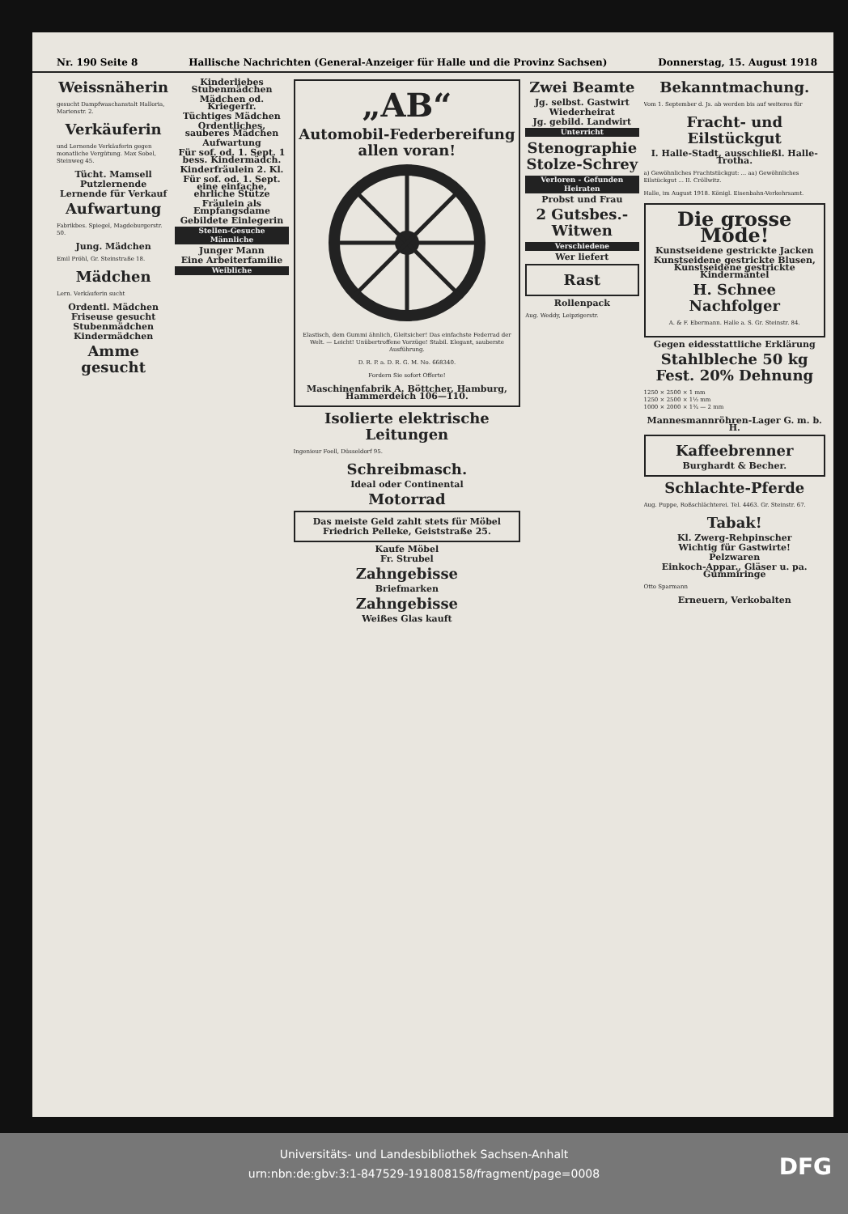Nr. 190 Seite 8 Hallische Nachrichten (General-Anzeiger für Halle und die Provinz Sachsen) Donnerstag, 15. August 1918
Weissnäherin
gesucht Dampfwaschanstalt Halloria, Marienstr. 2.
Verkäuferin
und Lernende Verkäuferin gegen monatliche Vergütung. Max Sobel, Steinweg 45.
Tücht. Mamsell
Putzlernende
Lernende für Verkauf
Aufwartung
Fabrikbes. Spiegel, Magdeburgerstr. 50.
Jung. Mädchen
Emil Pröhl, Gr. Steinstraße 18.
Mädchen
Lern. Verkäuferin sucht
Ordentl. Mädchen
Friseuse gesucht
Stubenmädchen
Kindermädchen
Amme gesucht
Kinderliebes Stubenmädchen
Mädchen od. Kriegerfr.
Tüchtiges Mädchen
Ordentliches, sauberes Mädchen
Aufwartung
Für sof. od. 1. Sept. 1 bess. Kindermädch.
Kinderfräulein 2. Kl.
Für sof. od. 1. Sept. eine einfache, ehrliche Stütze
Fräulein als Empfangsdame
Gebildete Einlegerin
Stellen-Gesuche
Männliche
Junger Mann
Eine Arbeiterfamilie
Weibliche
„AB“
Automobil-Federbereifung allen voran!
Elastisch, dem Gummi ähnlich, Gleitsicher! Das einfachste Federrad der Welt. — Leicht! Unübertroffene Vorzüge! Stabil. Elegant, sauberste Ausführung.
D. R. P. a. D. R. G. M. No. 668340.
Fordern Sie sofort Offerte!
Maschinenfabrik A. Böttcher, Hamburg, Hammerdeich 106—110.
Isolierte elektrische Leitungen
Ingenieur Foell, Düsseldorf 95.
Schreibmasch.
Ideal oder Continental
Motorrad
Das meiste Geld zahlt stets für Möbel
Friedrich Pelleke, Geiststraße 25.
Kaufe Möbel
Fr. Strubel
Zahngebisse
Briefmarken
Zahngebisse
Weißes Glas kauft
Zwei Beamte
Jg. selbst. Gastwirt
Wiederheirat
Jg. gebild. Landwirt
Unterricht
Stenographie Stolze-Schrey
Verloren - Gefunden
Heiraten
Probst und Frau
2 Gutsbes.-Witwen
Verschiedene
Wer liefert
Rast
Rollenpack
Aug. Weddy, Leipzigerstr.
Bekanntmachung.
Vom 1. September d. Js. ab werden bis auf weiteres für
Fracht- und Eilstückgut
I. Halle-Stadt, ausschließl. Halle-Trotha.
a) Gewöhnliches Frachtstückgut: ... aa) Gewöhnliches Eilstückgut ... II. Cröllwitz.
Halle, im August 1918. Königl. Eisenbahn-Verkehrsamt.
Die grosse Mode!
Kunstseidene gestrickte Jacken
Kunstseidene gestrickte Blusen, Kunstseidene gestrickte Kindermäntel
H. Schnee Nachfolger
A. & F. Ebermann. Halle a. S. Gr. Steinstr. 84.
Gegen eidesstattliche Erklärung
Stahlbleche 50 kg Fest. 20% Dehnung
1250 × 2500 × 1 mm
1250 × 2500 × 1½ mm
1000 × 2000 × 1¾ — 2 mm
Mannesmannröhren-Lager G. m. b. H.
Kaffeebrenner
Burghardt & Becher.
Schlachte-Pferde
Aug. Puppe, Roßschlächterei. Tel. 4463. Gr. Steinstr. 67.
Tabak!
Kl. Zwerg-Rehpinscher
Wichtig für Gastwirte!
Pelzwaren
Einkoch-Appar., Gläser u. pa. Gummiringe
Otto Sparmann
Erneuern, Verkobalten
Universitäts- und Landesbibliothek Sachsen-Anhalt
urn:nbn:de:gbv:3:1-847529-191808158/fragment/page=0008
DFG